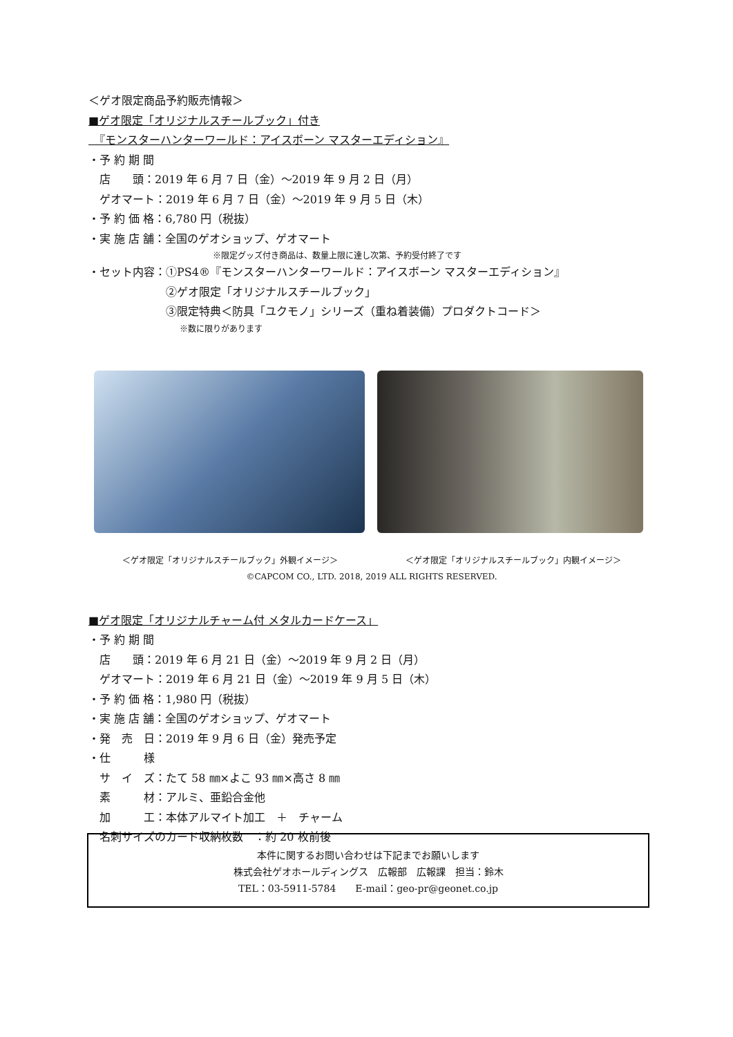＜ゲオ限定商品予約販売情報＞
■ゲオ限定「オリジナルスチールブック」付き
　『モンスターハンターワールド：アイスボーン マスターエディション』
・予 約 期 間
　店　　頭：2019 年 6 月 7 日（金）～2019 年 9 月 2 日（月）
　ゲオマート：2019 年 6 月 7 日（金）～2019 年 9 月 5 日（木）
・予 約 価 格：6,780 円（税抜）
・実 施 店 舗：全国のゲオショップ、ゲオマート
　　　　　　　　　　　　　　　※限定グッズ付き商品は、数量上限に達し次第、予約受付終了です
・セット内容：①PS4®『モンスターハンターワールド：アイスボーン マスターエディション』
　　　　　　　②ゲオ限定「オリジナルスチールブック」
　　　　　　　③限定特典＜防具「ユクモノ」シリーズ（重ね着装備）プロダクトコード＞
　　　　　　　　　　　※数に限りがあります
＜ゲオ限定「オリジナルスチールブック」外観イメージ＞ ＜ゲオ限定「オリジナルスチールブック」内観イメージ＞
©CAPCOM CO., LTD. 2018, 2019 ALL RIGHTS RESERVED.
■ゲオ限定「オリジナルチャーム付 メタルカードケース」
・予 約 期 間
　店　　頭：2019 年 6 月 21 日（金）～2019 年 9 月 2 日（月）
　ゲオマート：2019 年 6 月 21 日（金）～2019 年 9 月 5 日（木）
・予 約 価 格：1,980 円（税抜）
・実 施 店 舗：全国のゲオショップ、ゲオマート
・発　売　日：2019 年 9 月 6 日（金）発売予定
・仕　　　様
　サ　イ　ズ：たて 58 ㎜×よこ 93 ㎜×高さ 8 ㎜
　素　　　材：アルミ、亜鉛合金他
　加　　　工：本体アルマイト加工　＋　チャーム
　名刺サイズのカード収納枚数　：約 20 枚前後
本件に関するお問い合わせは下記までお願いします
株式会社ゲオホールディングス　広報部　広報課　担当：鈴木
TEL：03-5911-5784　　E-mail：geo-pr@geonet.co.jp